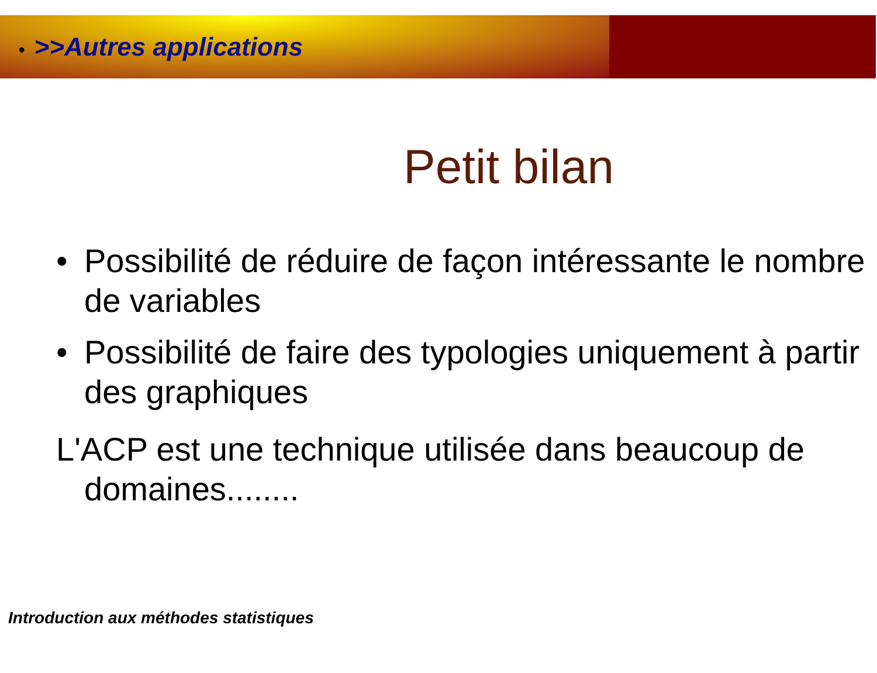• >>Autres applications
Petit bilan
• Possibilité de réduire de façon intéressante le nombre de variables
• Possibilité de faire des typologies uniquement à partir des graphiques
L'ACP est une technique utilisée dans beaucoup de domaines........
Introduction aux méthodes statistiques